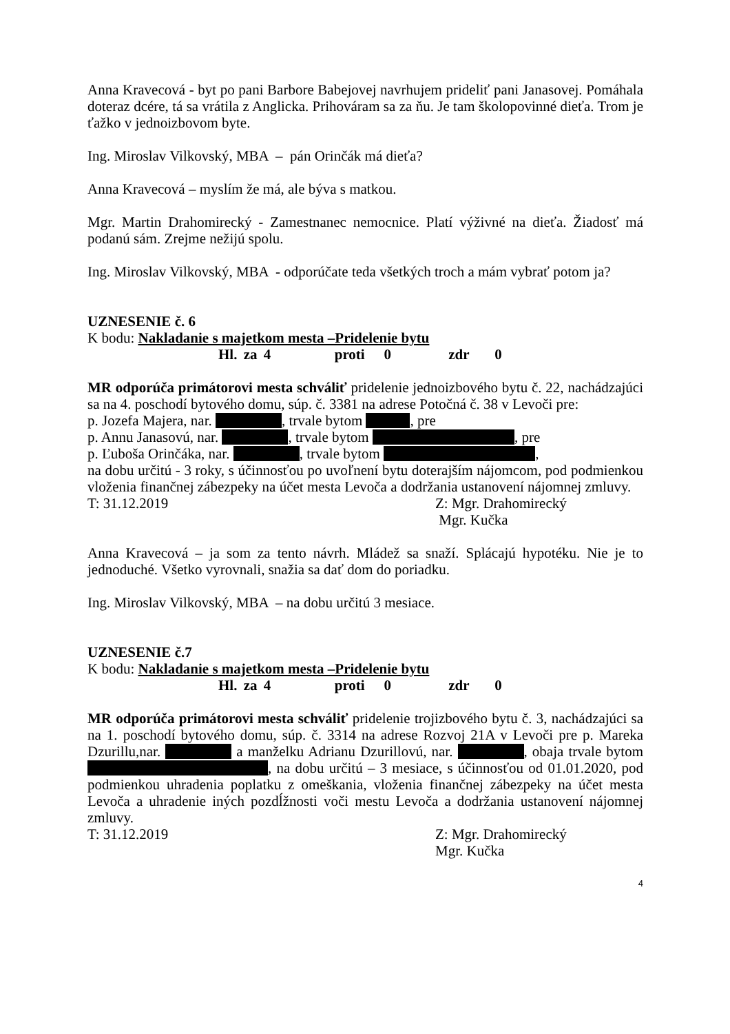Anna Kravecová - byt po pani Barbore Babejovej navrhujem prideliť pani Janasovej. Pomáhala doteraz dcére, tá sa vrátila z Anglicka. Prihováram sa za ňu. Je tam školopovinné dieťa. Trom je ťažko v jednoizbovom byte.
Ing. Miroslav Vilkovský, MBA – pán Orinčák má dieťa?
Anna Kravecová – myslím že má, ale býva s matkou.
Mgr. Martin Drahomirecký - Zamestnanec nemocnice. Platí výživné na dieťa. Žiadosť má podanú sám. Zrejme nežijú spolu.
Ing. Miroslav Vilkovský, MBA - odporúčate teda všetkých troch a mám vybrať potom ja?
UZNESENIE č. 6
K bodu: Nakladanie s majetkom mesta –Pridelenie bytu
Hl. za 4 proti 0 zdr 0
MR odporúča primátorovi mesta schváliť pridelenie jednoizbového bytu č. 22, nachádzajúci sa na 4. poschodí bytového domu, súp. č. 3381 na adrese Potočná č. 38 v Levoči pre:
p. Jozefa Majera, nar. , trvale bytom , pre
p. Annu Janasovú, nar. , trvale bytom , pre
p. Ľuboša Orinčáka, nar. , trvale bytom ,
na dobu určitú - 3 roky, s účinnosťou po uvoľnení bytu doterajším nájomcom, pod podmienkou vloženia finančnej zábezpeky na účet mesta Levoča a dodržania ustanovení nájomnej zmluvy.
T: 31.12.2019 Z: Mgr. Drahomirecký
Mgr. Kučka
Anna Kravecová – ja som za tento návrh. Mládež sa snaží. Splácajú hypotéku. Nie je to jednoduché. Všetko vyrovnali, snažia sa dať dom do poriadku.
Ing. Miroslav Vilkovský, MBA – na dobu určitú 3 mesiace.
UZNESENIE č.7
K bodu: Nakladanie s majetkom mesta –Pridelenie bytu
Hl. za 4 proti 0 zdr 0
MR odporúča primátorovi mesta schváliť pridelenie trojizbového bytu č. 3, nachádzajúci sa na 1. poschodí bytového domu, súp. č. 3314 na adrese Rozvoj 21A v Levoči pre p. Mareka Dzurillu,nar. a manželku Adrianu Dzurillovú, nar. , obaja trvale bytom , na dobu určitú – 3 mesiace, s účinnosťou od 01.01.2020, pod podmienkou uhradenia poplatku z omeškania, vloženia finančnej zábezpeky na účet mesta Levoča a uhradenie iných pozdĺžnosti voči mestu Levoča a dodržania ustanovení nájomnej zmluvy.
T: 31.12.2019 Z: Mgr. Drahomirecký
Mgr. Kučka
4